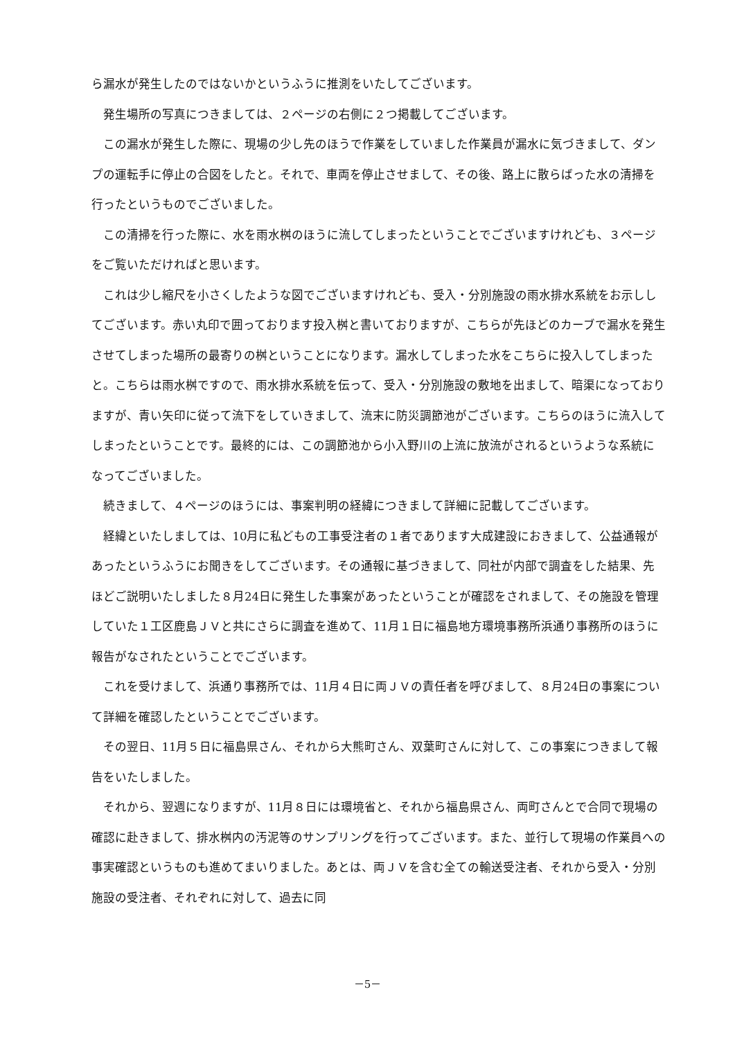ら漏水が発生したのではないかというふうに推測をいたしてございます。
発生場所の写真につきましては、２ページの右側に２つ掲載してございます。
この漏水が発生した際に、現場の少し先のほうで作業をしていました作業員が漏水に気づきまして、ダンプの運転手に停止の合図をしたと。それで、車両を停止させまして、その後、路上に散らばった水の清掃を行ったというものでございました。
この清掃を行った際に、水を雨水桝のほうに流してしまったということでございますけれども、３ページをご覧いただければと思います。
これは少し縮尺を小さくしたような図でございますけれども、受入・分別施設の雨水排水系統をお示ししてございます。赤い丸印で囲っております投入桝と書いておりますが、こちらが先ほどのカーブで漏水を発生させてしまった場所の最寄りの桝ということになります。漏水してしまった水をこちらに投入してしまったと。こちらは雨水桝ですので、雨水排水系統を伝って、受入・分別施設の敷地を出まして、暗渠になっておりますが、青い矢印に従って流下をしていきまして、流末に防災調節池がございます。こちらのほうに流入してしまったということです。最終的には、この調節池から小入野川の上流に放流がされるというような系統になってございました。
続きまして、４ページのほうには、事案判明の経緯につきまして詳細に記載してございます。
経緯といたしましては、10月に私どもの工事受注者の１者であります大成建設におきまして、公益通報があったというふうにお聞きをしてございます。その通報に基づきまして、同社が内部で調査をした結果、先ほどご説明いたしました８月24日に発生した事案があったということが確認をされまして、その施設を管理していた１工区鹿島ＪＶと共にさらに調査を進めて、11月１日に福島地方環境事務所浜通り事務所のほうに報告がなされたということでございます。
これを受けまして、浜通り事務所では、11月４日に両ＪＶの責任者を呼びまして、８月24日の事案について詳細を確認したということでございます。
その翌日、11月５日に福島県さん、それから大熊町さん、双葉町さんに対して、この事案につきまして報告をいたしました。
それから、翌週になりますが、11月８日には環境省と、それから福島県さん、両町さんとで合同で現場の確認に赴きまして、排水桝内の汚泥等のサンプリングを行ってございます。また、並行して現場の作業員への事実確認というものも進めてまいりました。あとは、両ＪＶを含む全ての輸送受注者、それから受入・分別施設の受注者、それぞれに対して、過去に同
－5－